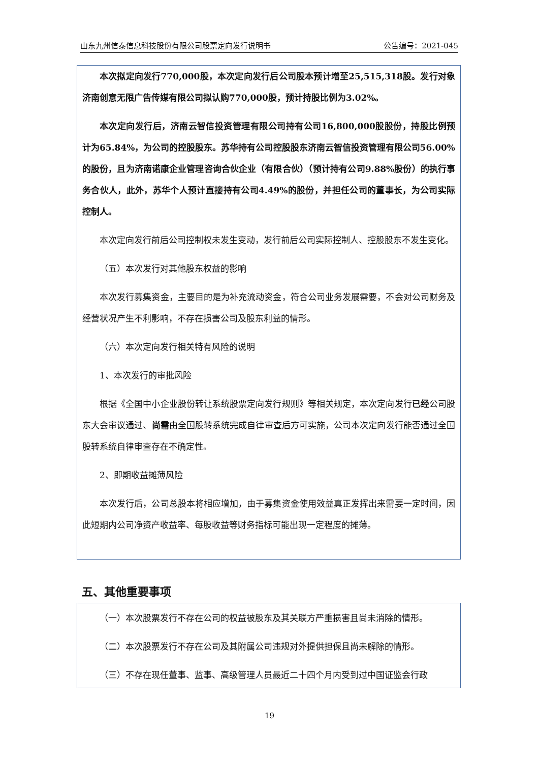山东九州信泰信息科技股份有限公司股票定向发行说明书 公告编号：2021-045
本次拟定向发行770,000股，本次定向发行后公司股本预计增至25,515,318股。发行对象济南创意无限广告传媒有限公司拟认购770,000股，预计持股比例为3.02%。
本次定向发行后，济南云智信投资管理有限公司持有公司16,800,000股股份，持股比例预计为65.84%，为公司的控股股东。苏华持有公司控股股东济南云智信投资管理有限公司56.00%的股份，且为济南诺康企业管理咨询合伙企业（有限合伙）（预计持有公司9.88%股份）的执行事务合伙人，此外，苏华个人预计直接持有公司4.49%的股份，并担任公司的董事长，为公司实际控制人。
本次定向发行前后公司控制权未发生变动，发行前后公司实际控制人、控股股东不发生变化。
（五）本次发行对其他股东权益的影响
本次发行募集资金，主要目的是为补充流动资金，符合公司业务发展需要，不会对公司财务及经营状况产生不利影响，不存在损害公司及股东利益的情形。
（六）本次定向发行相关特有风险的说明
1、本次发行的审批风险
根据《全国中小企业股份转让系统股票定向发行规则》等相关规定，本次定向发行已经公司股东大会审议通过、尚需由全国股转系统完成自律审查后方可实施，公司本次定向发行能否通过全国股转系统自律审查存在不确定性。
2、即期收益摊薄风险
本次发行后，公司总股本将相应增加，由于募集资金使用效益真正发挥出来需要一定时间，因此短期内公司净资产收益率、每股收益等财务指标可能出现一定程度的摊薄。
五、其他重要事项
（一）本次股票发行不存在公司的权益被股东及其关联方严重损害且尚未消除的情形。
（二）本次股票发行不存在公司及其附属公司违规对外提供担保且尚未解除的情形。
（三）不存在现任董事、监事、高级管理人员最近二十四个月内受到过中国证监会行政
19